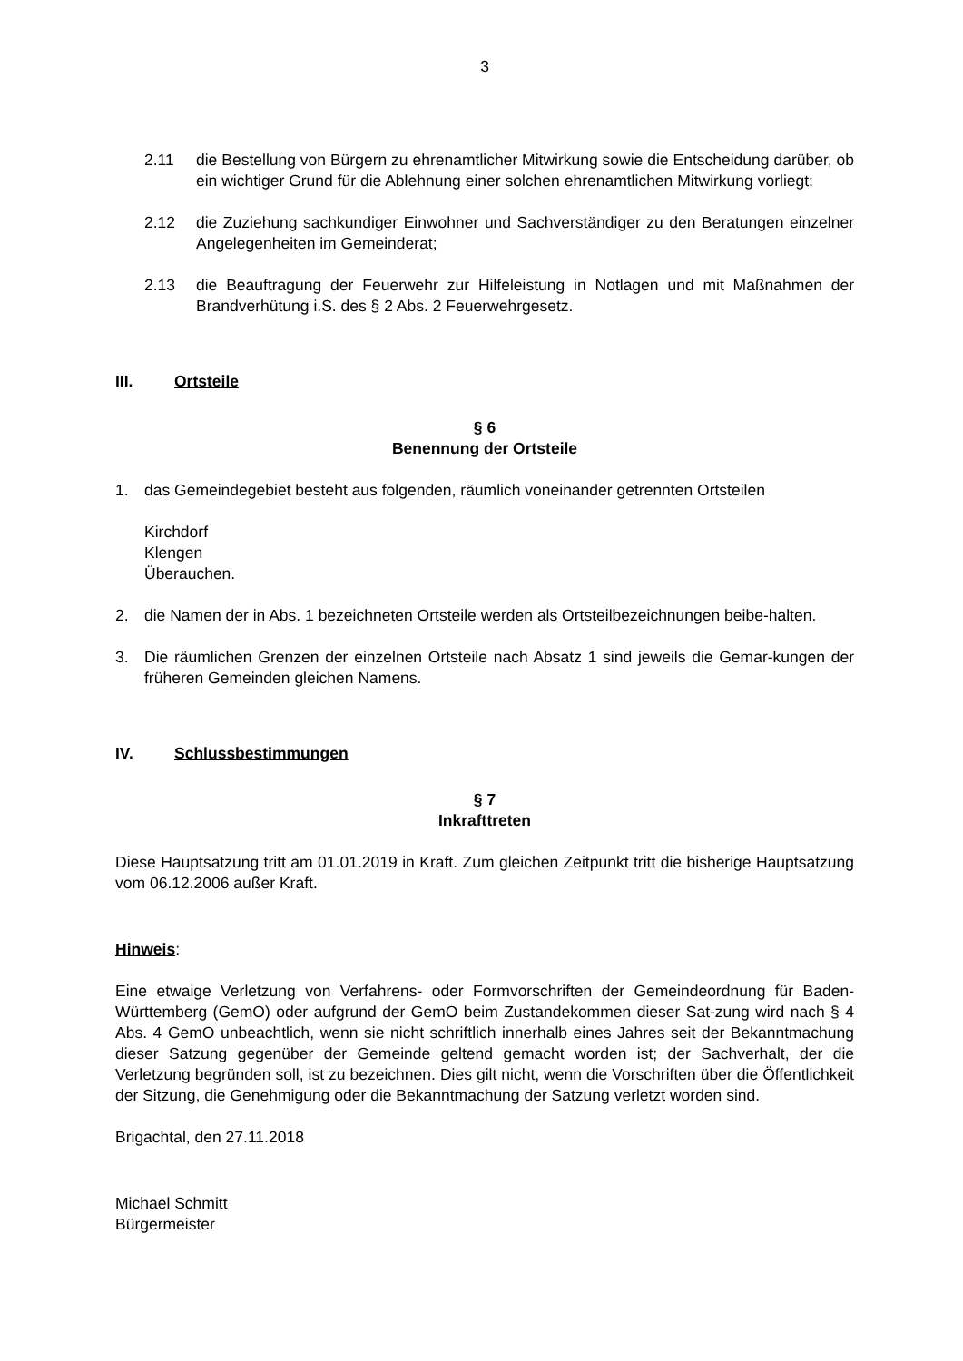3
2.11 die Bestellung von Bürgern zu ehrenamtlicher Mitwirkung sowie die Entscheidung darüber, ob ein wichtiger Grund für die Ablehnung einer solchen ehrenamtlichen Mitwirkung vorliegt;
2.12 die Zuziehung sachkundiger Einwohner und Sachverständiger zu den Beratungen einzelner Angelegenheiten im Gemeinderat;
2.13 die Beauftragung der Feuerwehr zur Hilfeleistung in Notlagen und mit Maßnahmen der Brandverhütung i.S. des § 2 Abs. 2 Feuerwehrgesetz.
III. Ortsteile
§ 6
Benennung der Ortsteile
1. das Gemeindegebiet besteht aus folgenden, räumlich voneinander getrennten Ortsteilen
Kirchdorf
Klengen
Überauchen.
2. die Namen der in Abs. 1 bezeichneten Ortsteile werden als Ortsteilbezeichnungen beibe-halten.
3. Die räumlichen Grenzen der einzelnen Ortsteile nach Absatz 1 sind jeweils die Gemar-kungen der früheren Gemeinden gleichen Namens.
IV. Schlussbestimmungen
§ 7
Inkrafttreten
Diese Hauptsatzung tritt am 01.01.2019 in Kraft. Zum gleichen Zeitpunkt tritt die bisherige Hauptsatzung vom 06.12.2006 außer Kraft.
Hinweis:
Eine etwaige Verletzung von Verfahrens- oder Formvorschriften der Gemeindeordnung für Baden- Württemberg (GemO) oder aufgrund der GemO beim Zustandekommen dieser Sat-zung wird nach § 4 Abs. 4 GemO unbeachtlich, wenn sie nicht schriftlich innerhalb eines Jahres seit der Bekanntmachung dieser Satzung gegenüber der Gemeinde geltend gemacht worden ist; der Sachverhalt, der die Verletzung begründen soll, ist zu bezeichnen. Dies gilt nicht, wenn die Vorschriften über die Öffentlichkeit der Sitzung, die Genehmigung oder die Bekanntmachung der Satzung verletzt worden sind.
Brigachtal, den 27.11.2018
Michael Schmitt
Bürgermeister